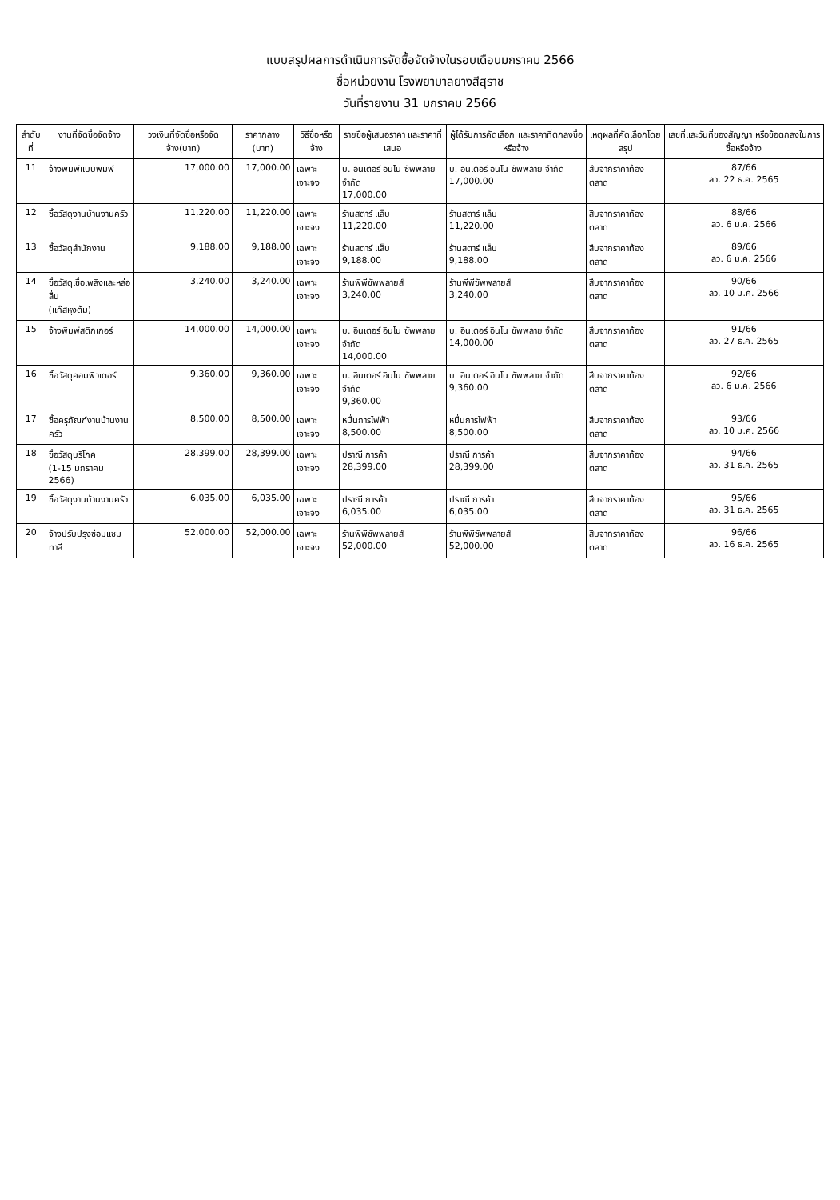แบบสรุปผลการดำเนินการจัดซื้อจัดจ้างในรอบเดือนมกราคม 2566
ชื่อหน่วยงาน โรงพยาบาลยางสีสุราช
วันที่รายงาน 31 มกราคม 2566
| ลำดับที่ | งานที่จัดซื้อจัดจ้าง | วงเงินที่จัดซื้อหรือจัดจ้าง(บาท) | ราคากลาง (บาท) | วิธีซื้อหรือจ้าง | รายชื่อผู้เสนอราคา และราคาที่เสนอ | ผู้ได้รับการคัดเลือก และราคาที่ตกลงซื้อหรือจ้าง | เหตุผลที่คัดเลือกโดยสรุป | เลขที่และวันที่ของสัญญา หรือข้อตกลงในการซื้อหรือจ้าง |
| --- | --- | --- | --- | --- | --- | --- | --- | --- |
| 11 | จ้างพิมพ์แบบพิมพ์ | 17,000.00 | 17,000.00 | เฉพาะเจาะจง | บ. อินเตอร์ อินโน ซัพพลาย จำกัด 17,000.00 | บ. อินเตอร์ อินโน ซัพพลาย จำกัด 17,000.00 | สืบจากราคาท้องตลาด | 87/66 ลว. 22 ธ.ค. 2565 |
| 12 | ซื้อวัสดุงานบ้านงานครัว | 11,220.00 | 11,220.00 | เฉพาะเจาะจง | ร้านสตาร์ แล็บ 11,220.00 | ร้านสตาร์ แล็บ 11,220.00 | สืบจากราคาท้องตลาด | 88/66 ลว. 6 ม.ค. 2566 |
| 13 | ซื้อวัสดุสำนักงาน | 9,188.00 | 9,188.00 | เฉพาะเจาะจง | ร้านสตาร์ แล็บ 9,188.00 | ร้านสตาร์ แล็บ 9,188.00 | สืบจากราคาท้องตลาด | 89/66 ลว. 6 ม.ค. 2566 |
| 14 | ซื้อวัสดุเชื้อเพลิงและหล่อลื่น (แก๊สหุงต้ม) | 3,240.00 | 3,240.00 | เฉพาะเจาะจง | ร้านพีพีซัพพลายส์ 3,240.00 | ร้านพีพีซัพพลายส์ 3,240.00 | สืบจากราคาท้องตลาด | 90/66 ลว. 10 ม.ค. 2566 |
| 15 | จ้างพิมพ์สติกเกอร์ | 14,000.00 | 14,000.00 | เฉพาะเจาะจง | บ. อินเตอร์ อินโน ซัพพลาย จำกัด 14,000.00 | บ. อินเตอร์ อินโน ซัพพลาย จำกัด 14,000.00 | สืบจากราคาท้องตลาด | 91/66 ลว. 27 ธ.ค. 2565 |
| 16 | ซื้อวัสดุคอมพิวเตอร์ | 9,360.00 | 9,360.00 | เฉพาะเจาะจง | บ. อินเตอร์ อินโน ซัพพลาย จำกัด 9,360.00 | บ. อินเตอร์ อินโน ซัพพลาย จำกัด 9,360.00 | สืบจากราคาท้องตลาด | 92/66 ลว. 6 ม.ค. 2566 |
| 17 | ซื้อครุภัณฑ์งานบ้านงานครัว | 8,500.00 | 8,500.00 | เฉพาะเจาะจง | หมื่นการไฟฟ้า 8,500.00 | หมื่นการไฟฟ้า 8,500.00 | สืบจากราคาท้องตลาด | 93/66 ลว. 10 ม.ค. 2566 |
| 18 | ซื้อวัสดุบริโภค (1-15 มกราคม 2566) | 28,399.00 | 28,399.00 | เฉพาะเจาะจง | ปราณี การค้า 28,399.00 | ปราณี การค้า 28,399.00 | สืบจากราคาท้องตลาด | 94/66 ลว. 31 ธ.ค. 2565 |
| 19 | ซื้อวัสดุงานบ้านงานครัว | 6,035.00 | 6,035.00 | เฉพาะเจาะจง | ปราณี การค้า 6,035.00 | ปราณี การค้า 6,035.00 | สืบจากราคาท้องตลาด | 95/66 ลว. 31 ธ.ค. 2565 |
| 20 | จ้างปรับปรุงซ่อมแซมทาสี | 52,000.00 | 52,000.00 | เฉพาะเจาะจง | ร้านพีพีซัพพลายส์ 52,000.00 | ร้านพีพีซัพพลายส์ 52,000.00 | สืบจากราคาท้องตลาด | 96/66 ลว. 16 ธ.ค. 2565 |